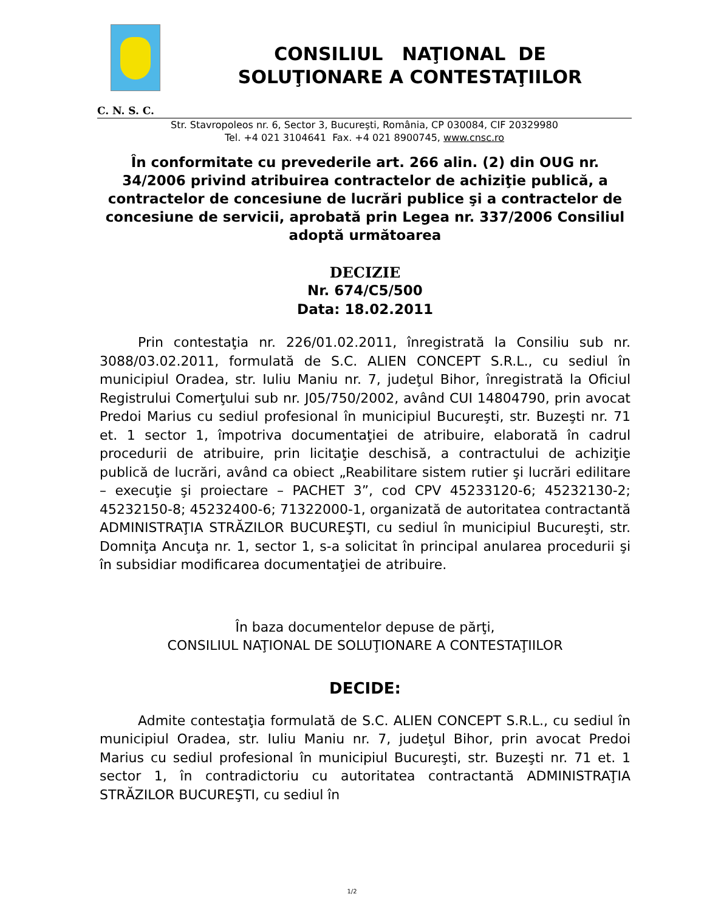CONSILIUL NAŢIONAL DE
SOLUŢIONARE A CONTESTAŢIILOR
C. N. S. C.
Str. Stavropoleos nr. 6, Sector 3, Bucureşti, România, CP 030084, CIF 20329980
Tel. +4 021 3104641 Fax. +4 021 8900745, www.cnsc.ro
În conformitate cu prevederile art. 266 alin. (2) din OUG nr. 34/2006 privind atribuirea contractelor de achiziţie publică, a contractelor de concesiune de lucrări publice şi a contractelor de concesiune de servicii, aprobată prin Legea nr. 337/2006 Consiliul adoptă următoarea
DECIZIE
Nr. 674/C5/500
Data: 18.02.2011
Prin contestaţia nr. 226/01.02.2011, înregistrată la Consiliu sub nr. 3088/03.02.2011, formulată de S.C. ALIEN CONCEPT S.R.L., cu sediul în municipiul Oradea, str. Iuliu Maniu nr. 7, judeţul Bihor, înregistrată la Oficiul Registrului Comerţului sub nr. J05/750/2002, având CUI 14804790, prin avocat Predoi Marius cu sediul profesional în municipiul Bucureşti, str. Buzeşti nr. 71 et. 1 sector 1, împotriva documentaţiei de atribuire, elaborată în cadrul procedurii de atribuire, prin licitaţie deschisă, a contractului de achiziţie publică de lucrări, având ca obiect „Reabilitare sistem rutier şi lucrări edilitare – execuţie şi proiectare – PACHET 3”, cod CPV 45233120-6; 45232130-2; 45232150-8; 45232400-6; 71322000-1, organizată de autoritatea contractantă ADMINISTRAŢIA STRĂZILOR BUCUREŞTI, cu sediul în municipiul Bucureşti, str. Domniţa Ancuţa nr. 1, sector 1, s-a solicitat în principal anularea procedurii şi în subsidiar modificarea documentaţiei de atribuire.
În baza documentelor depuse de părţi,
CONSILIUL NAŢIONAL DE SOLUŢIONARE A CONTESTAŢIILOR
DECIDE:
Admite contestaţia formulată de S.C. ALIEN CONCEPT S.R.L., cu sediul în municipiul Oradea, str. Iuliu Maniu nr. 7, judeţul Bihor, prin avocat Predoi Marius cu sediul profesional în municipiul Bucureşti, str. Buzeşti nr. 71 et. 1 sector 1, în contradictoriu cu autoritatea contractantă ADMINISTRAŢIA STRĂZILOR BUCUREŞTI, cu sediul în
1/2